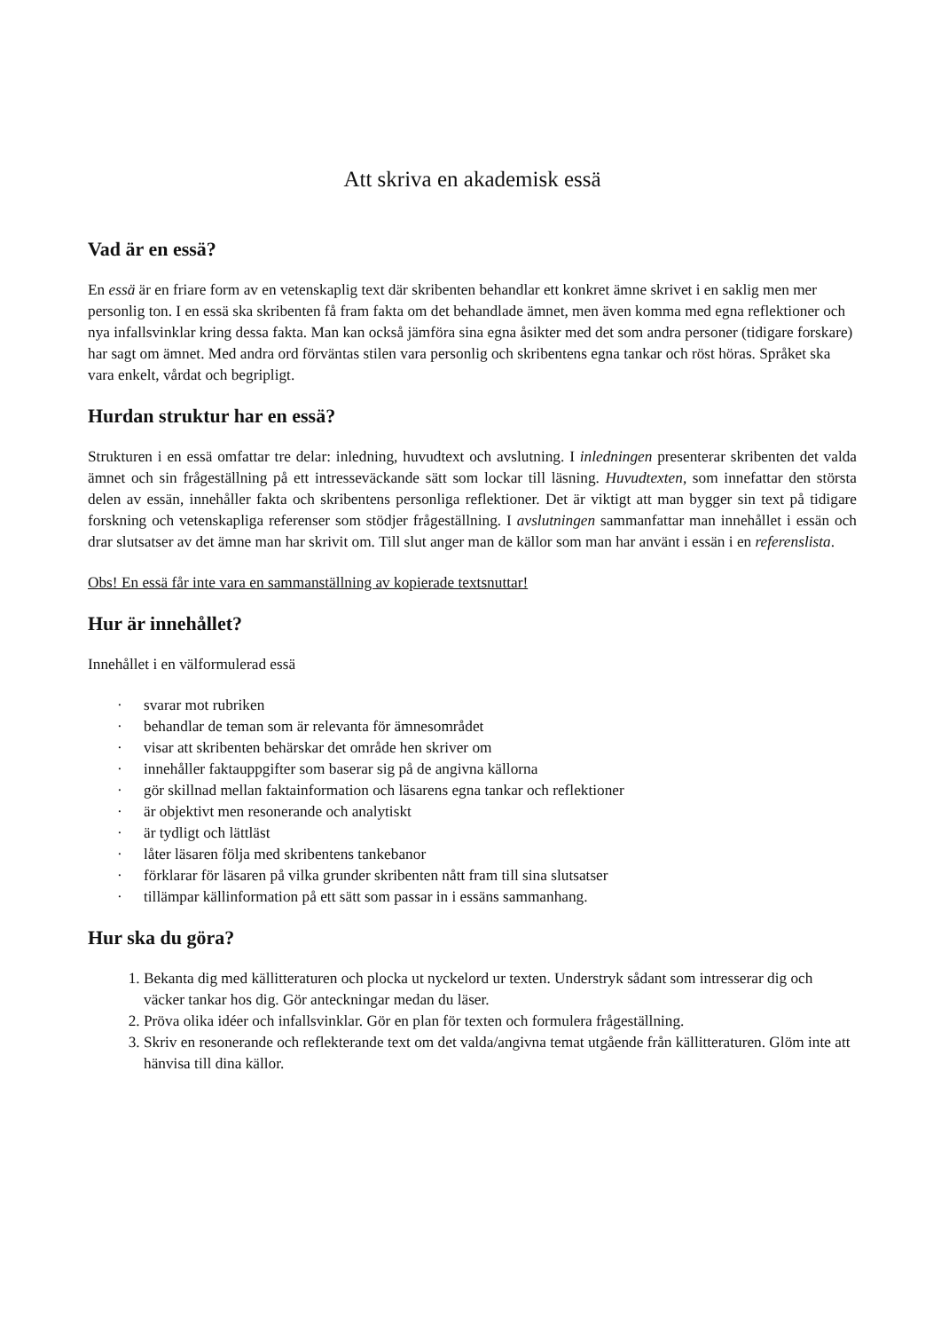Att skriva en akademisk essä
Vad är en essä?
En essä är en friare form av en vetenskaplig text där skribenten behandlar ett konkret ämne skrivet i en saklig men mer personlig ton. I en essä ska skribenten få fram fakta om det behandlade ämnet, men även komma med egna reflektioner och nya infallsvinklar kring dessa fakta. Man kan också jämföra sina egna åsikter med det som andra personer (tidigare forskare) har sagt om ämnet. Med andra ord förväntas stilen vara personlig och skribentens egna tankar och röst höras. Språket ska vara enkelt, vårdat och begripligt.
Hurdan struktur har en essä?
Strukturen i en essä omfattar tre delar: inledning, huvudtext och avslutning. I inledningen presenterar skribenten det valda ämnet och sin frågeställning på ett intresseväckande sätt som lockar till läsning. Huvudtexten, som innefattar den största delen av essän, innehåller fakta och skribentens personliga reflektioner. Det är viktigt att man bygger sin text på tidigare forskning och vetenskapliga referenser som stödjer frågeställning. I avslutningen sammanfattar man innehållet i essän och drar slutsatser av det ämne man har skrivit om. Till slut anger man de källor som man har använt i essän i en referenslista.
Obs! En essä får inte vara en sammanställning av kopierade textsnuttar!
Hur är innehållet?
Innehållet i en välformulerad essä
· svarar mot rubriken
· behandlar de teman som är relevanta för ämnesområdet
· visar att skribenten behärskar det område hen skriver om
· innehåller faktauppgifter som baserar sig på de angivna källorna
· gör skillnad mellan faktainformation och läsarens egna tankar och reflektioner
· är objektivt men resonerande och analytiskt
· är tydligt och lättläst
· låter läsaren följa med skribentens tankebanor
· förklarar för läsaren på vilka grunder skribenten nått fram till sina slutsatser
· tillämpar källinformation på ett sätt som passar in i essäns sammanhang.
Hur ska du göra?
1. Bekanta dig med källitteraturen och plocka ut nyckelord ur texten. Understryk sådant som intresserar dig och väcker tankar hos dig. Gör anteckningar medan du läser.
2. Pröva olika idéer och infallsvinklar. Gör en plan för texten och formulera frågeställning.
3. Skriv en resonerande och reflekterande text om det valda/angivna temat utgående från källitteraturen. Glöm inte att hänvisa till dina källor.